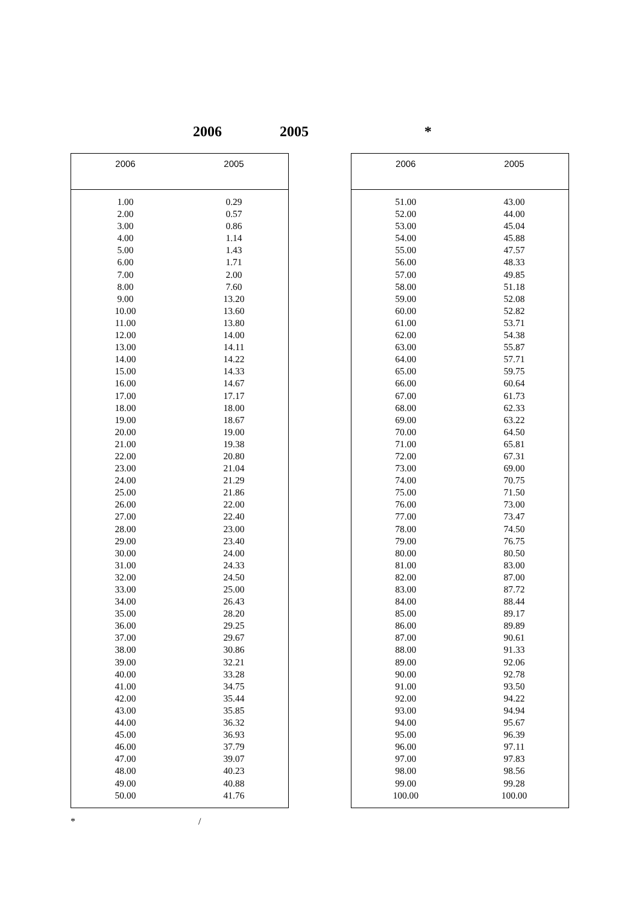2006　　　　2005　　　　　　　　*
| 2006 | 2005 |
| --- | --- |
| 1.00 | 0.29 |
| 2.00 | 0.57 |
| 3.00 | 0.86 |
| 4.00 | 1.14 |
| 5.00 | 1.43 |
| 6.00 | 1.71 |
| 7.00 | 2.00 |
| 8.00 | 7.60 |
| 9.00 | 13.20 |
| 10.00 | 13.60 |
| 11.00 | 13.80 |
| 12.00 | 14.00 |
| 13.00 | 14.11 |
| 14.00 | 14.22 |
| 15.00 | 14.33 |
| 16.00 | 14.67 |
| 17.00 | 17.17 |
| 18.00 | 18.00 |
| 19.00 | 18.67 |
| 20.00 | 19.00 |
| 21.00 | 19.38 |
| 22.00 | 20.80 |
| 23.00 | 21.04 |
| 24.00 | 21.29 |
| 25.00 | 21.86 |
| 26.00 | 22.00 |
| 27.00 | 22.40 |
| 28.00 | 23.00 |
| 29.00 | 23.40 |
| 30.00 | 24.00 |
| 31.00 | 24.33 |
| 32.00 | 24.50 |
| 33.00 | 25.00 |
| 34.00 | 26.43 |
| 35.00 | 28.20 |
| 36.00 | 29.25 |
| 37.00 | 29.67 |
| 38.00 | 30.86 |
| 39.00 | 32.21 |
| 40.00 | 33.28 |
| 41.00 | 34.75 |
| 42.00 | 35.44 |
| 43.00 | 35.85 |
| 44.00 | 36.32 |
| 45.00 | 36.93 |
| 46.00 | 37.79 |
| 47.00 | 39.07 |
| 48.00 | 40.23 |
| 49.00 | 40.88 |
| 50.00 | 41.76 |
| 2006 | 2005 |
| --- | --- |
| 51.00 | 43.00 |
| 52.00 | 44.00 |
| 53.00 | 45.04 |
| 54.00 | 45.88 |
| 55.00 | 47.57 |
| 56.00 | 48.33 |
| 57.00 | 49.85 |
| 58.00 | 51.18 |
| 59.00 | 52.08 |
| 60.00 | 52.82 |
| 61.00 | 53.71 |
| 62.00 | 54.38 |
| 63.00 | 55.87 |
| 64.00 | 57.71 |
| 65.00 | 59.75 |
| 66.00 | 60.64 |
| 67.00 | 61.73 |
| 68.00 | 62.33 |
| 69.00 | 63.22 |
| 70.00 | 64.50 |
| 71.00 | 65.81 |
| 72.00 | 67.31 |
| 73.00 | 69.00 |
| 74.00 | 70.75 |
| 75.00 | 71.50 |
| 76.00 | 73.00 |
| 77.00 | 73.47 |
| 78.00 | 74.50 |
| 79.00 | 76.75 |
| 80.00 | 80.50 |
| 81.00 | 83.00 |
| 82.00 | 87.00 |
| 83.00 | 87.72 |
| 84.00 | 88.44 |
| 85.00 | 89.17 |
| 86.00 | 89.89 |
| 87.00 | 90.61 |
| 88.00 | 91.33 |
| 89.00 | 92.06 |
| 90.00 | 92.78 |
| 91.00 | 93.50 |
| 92.00 | 94.22 |
| 93.00 | 94.94 |
| 94.00 | 95.67 |
| 95.00 | 96.39 |
| 96.00 | 97.11 |
| 97.00 | 97.83 |
| 98.00 | 98.56 |
| 99.00 | 99.28 |
| 100.00 | 100.00 |
*　　　　　　　　　/